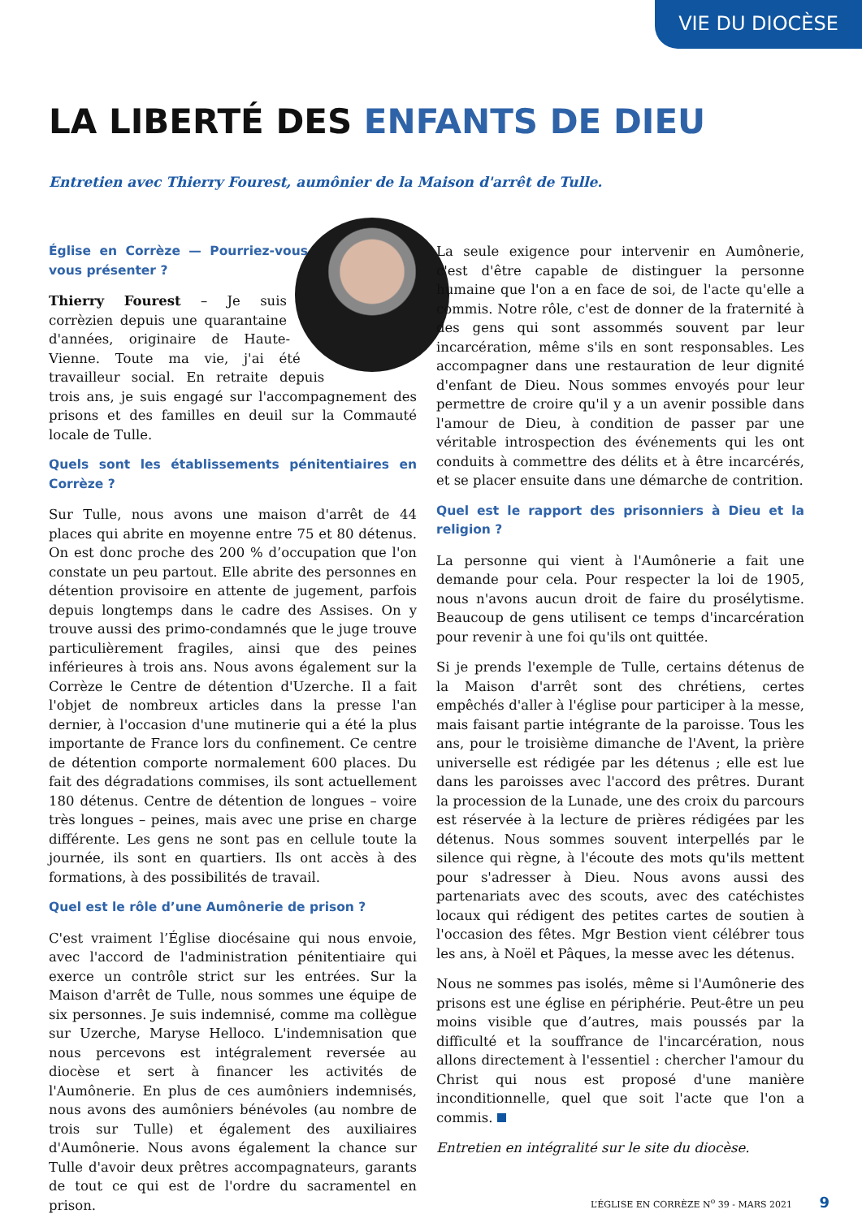VIE DU DIOCÈSE
LA LIBERTÉ DES ENFANTS DE DIEU
Entretien avec Thierry Fourest, aumônier de la Maison d'arrêt de Tulle.
Église en Corrèze — Pourriez-vous vous présenter ?
Thierry Fourest – Je suis corrèzien depuis une quarantaine d'années, originaire de Haute-Vienne. Toute ma vie, j'ai été travailleur social. En retraite depuis trois ans, je suis engagé sur l'accompagnement des prisons et des familles en deuil sur la Commauté locale de Tulle.
Quels sont les établissements pénitentiaires en Corrèze ?
Sur Tulle, nous avons une maison d'arrêt de 44 places qui abrite en moyenne entre 75 et 80 détenus. On est donc proche des 200 % d’occupation que l'on constate un peu partout. Elle abrite des personnes en détention provisoire en attente de jugement, parfois depuis longtemps dans le cadre des Assises. On y trouve aussi des primo-condamnés que le juge trouve particulièrement fragiles, ainsi que des peines inférieures à trois ans. Nous avons également sur la Corrèze le Centre de détention d'Uzerche. Il a fait l'objet de nombreux articles dans la presse l'an dernier, à l'occasion d'une mutinerie qui a été la plus importante de France lors du confinement. Ce centre de détention comporte normalement 600 places. Du fait des dégradations commises, ils sont actuellement 180 détenus. Centre de détention de longues – voire très longues – peines, mais avec une prise en charge différente. Les gens ne sont pas en cellule toute la journée, ils sont en quartiers. Ils ont accès à des formations, à des possibilités de travail.
Quel est le rôle d’une Aumônerie de prison ?
C'est vraiment l’Église diocésaine qui nous envoie, avec l'accord de l'administration pénitentiaire qui exerce un contrôle strict sur les entrées. Sur la Maison d'arrêt de Tulle, nous sommes une équipe de six personnes. Je suis indemnisé, comme ma collègue sur Uzerche, Maryse Helloco. L'indemnisation que nous percevons est intégralement reversée au diocèse et sert à financer les activités de l'Aumônerie. En plus de ces aumôniers indemnisés, nous avons des aumôniers bénévoles (au nombre de trois sur Tulle) et également des auxiliaires d'Aumônerie. Nous avons également la chance sur Tulle d'avoir deux prêtres accompagnateurs, garants de tout ce qui est de l'ordre du sacramentel en prison.
La seule exigence pour intervenir en Aumônerie, c'est d'être capable de distinguer la personne humaine que l'on a en face de soi, de l'acte qu'elle a commis. Notre rôle, c'est de donner de la fraternité à des gens qui sont assommés souvent par leur incarcération, même s'ils en sont responsables. Les accompagner dans une restauration de leur dignité d'enfant de Dieu. Nous sommes envoyés pour leur permettre de croire qu'il y a un avenir possible dans l'amour de Dieu, à condition de passer par une véritable introspection des événements qui les ont conduits à commettre des délits et à être incarcérés, et se placer ensuite dans une démarche de contrition.
Quel est le rapport des prisonniers à Dieu et la religion ?
La personne qui vient à l'Aumônerie a fait une demande pour cela. Pour respecter la loi de 1905, nous n'avons aucun droit de faire du prosélytisme. Beaucoup de gens utilisent ce temps d'incarcération pour revenir à une foi qu'ils ont quittée.
Si je prends l'exemple de Tulle, certains détenus de la Maison d'arrêt sont des chrétiens, certes empêchés d'aller à l'église pour participer à la messe, mais faisant partie intégrante de la paroisse. Tous les ans, pour le troisième dimanche de l'Avent, la prière universelle est rédigée par les détenus ; elle est lue dans les paroisses avec l'accord des prêtres. Durant la procession de la Lunade, une des croix du parcours est réservée à la lecture de prières rédigées par les détenus. Nous sommes souvent interpellés par le silence qui règne, à l'écoute des mots qu'ils mettent pour s'adresser à Dieu. Nous avons aussi des partenariats avec des scouts, avec des catéchistes locaux qui rédigent des petites cartes de soutien à l'occasion des fêtes. Mgr Bestion vient célébrer tous les ans, à Noël et Pâques, la messe avec les détenus.
Nous ne sommes pas isolés, même si l'Aumônerie des prisons est une église en périphérie. Peut-être un peu moins visible que d’autres, mais poussés par la difficulté et la souffrance de l'incarcération, nous allons directement à l'essentiel : chercher l'amour du Christ qui nous est proposé d'une manière inconditionnelle, quel que soit l'acte que l'on a commis.
Entretien en intégralité sur le site du diocèse.
L’ÉGLISE EN CORRÈZE N<sup>o</sup> 39 - MARS 2021 9